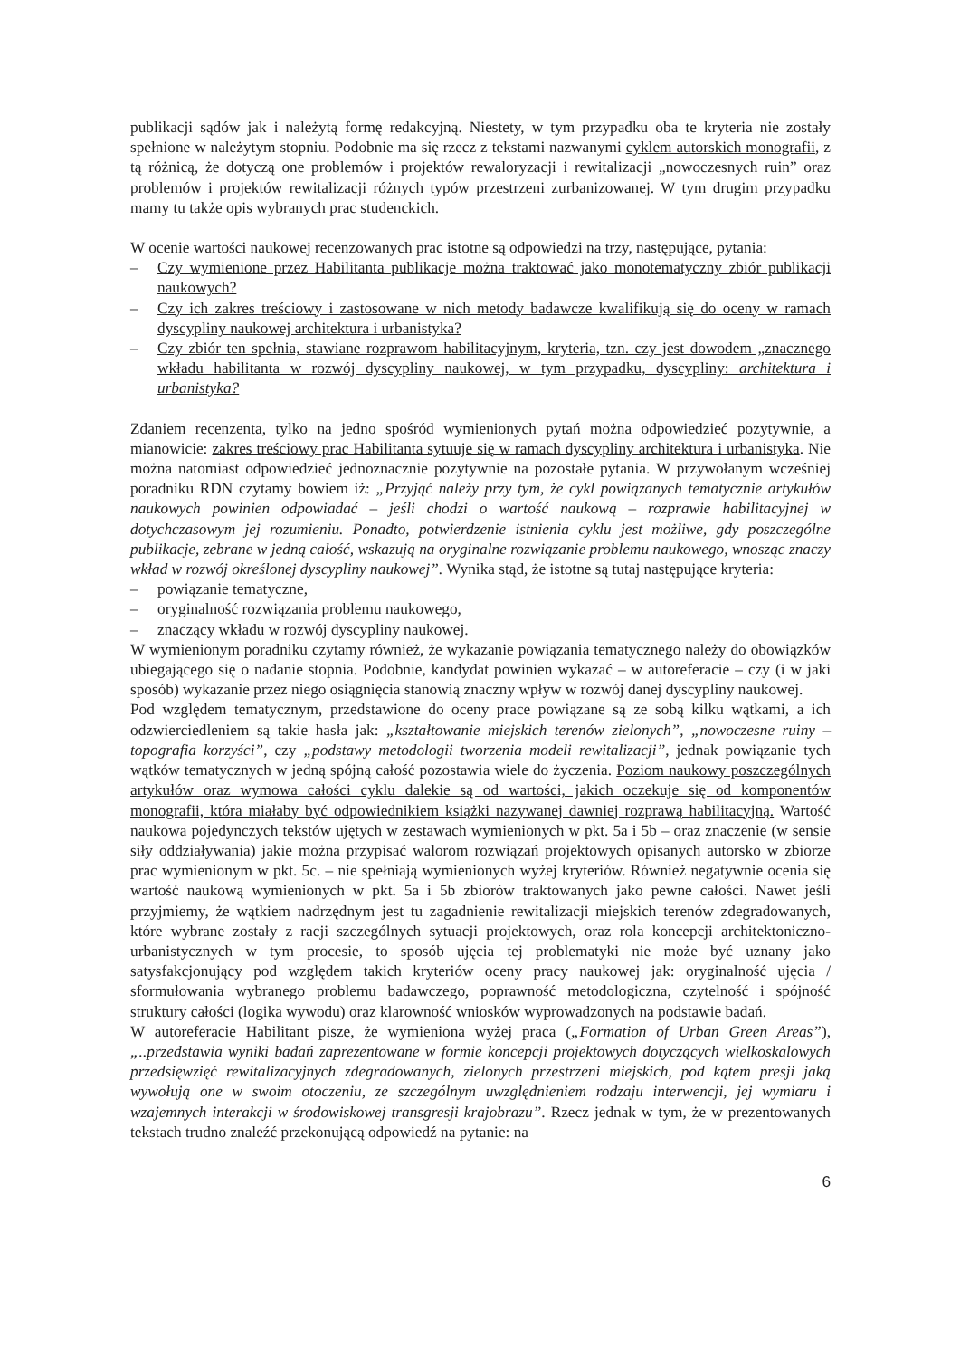publikacji sądów jak i należytą formę redakcyjną. Niestety, w tym przypadku oba te kryteria nie zostały spełnione w należytym stopniu. Podobnie ma się rzecz z tekstami nazwanymi cyklem autorskich monografii, z tą różnicą, że dotyczą one problemów i projektów rewaloryzacji i rewitalizacji „nowoczesnych ruin” oraz problemów i projektów rewitalizacji różnych typów przestrzeni zurbanizowanej. W tym drugim przypadku mamy tu także opis wybranych prac studenckich.
W ocenie wartości naukowej recenzowanych prac istotne są odpowiedzi na trzy, następujące, pytania:
– Czy wymienione przez Habilitanta publikacje można traktować jako monotematyczny zbiór publikacji naukowych?
– Czy ich zakres treściowy i zastosowane w nich metody badawcze kwalifikują się do oceny w ramach dyscypliny naukowej architektura i urbanistyka?
– Czy zbiór ten spełnia, stawiane rozprawom habilitacyjnym, kryteria, tzn. czy jest dowodem „znacznego wkładu habilitanta w rozwój dyscypliny naukowej, w tym przypadku, dyscypliny: architektura i urbanistyka?
Zdaniem recenzenta, tylko na jedno spośród wymienionych pytań można odpowiedzieć pozytywnie, a mianowicie: zakres treściowy prac Habilitanta sytuuje się w ramach dyscypliny architektura i urbanistyka. Nie można natomiast odpowiedzieć jednoznacznie pozytywnie na pozostałe pytania. W przywołanym wcześniej poradniku RDN czytamy bowiem iż: „Przyjąć należy przy tym, że cykl powiązanych tematycznie artykułów naukowych powinien odpowiadać – jeśli chodzi o wartość naukową – rozprawie habilitacyjnej w dotychczasowym jej rozumieniu. Ponadto, potwierdzenie istnienia cyklu jest możliwe, gdy poszczególne publikacje, zebrane w jedną całość, wskazują na oryginalne rozwiązanie problemu naukowego, wnosząc znaczy wkład w rozwój określonej dyscypliny naukowej”. Wynika stąd, że istotne są tutaj następujące kryteria:
– powiązanie tematyczne,
– oryginalność rozwiązania problemu naukowego,
– znaczący wkładu w rozwój dyscypliny naukowej.
W wymienionym poradniku czytamy również, że wykazanie powiązania tematycznego należy do obowiązków ubiegającego się o nadanie stopnia. Podobnie, kandydat powinien wykazać – w autoreferacie – czy (i w jaki sposób) wykazanie przez niego osiągnięcia stanowią znaczny wpływ w rozwój danej dyscypliny naukowej.
Pod względem tematycznym, przedstawione do oceny prace powiązane są ze sobą kilku wątkami, a ich odzwierciedleniem są takie hasła jak: „kształtowanie miejskich terenów zielonych”, „nowoczesne ruiny – topografia korzyści”, czy „podstawy metodologii tworzenia modeli rewitalizacji”, jednak powiązanie tych wątków tematycznych w jedną spójną całość pozostawia wiele do życzenia. Poziom naukowy poszczególnych artykułów oraz wymowa całości cyklu dalekie są od wartości, jakich oczekuje się od komponentów monografii, która miałaby być odpowiednikiem książki nazywanej dawniej rozprawą habilitacyjną. Wartość naukowa pojedynczych tekstów ujętych w zestawach wymienionych w pkt. 5a i 5b – oraz znaczenie (w sensie siły oddziaływania) jakie można przypisać walorom rozwiązań projektowych opisanych autorsko w zbiorze prac wymienionym w pkt. 5c. – nie spełniają wymienionych wyżej kryteriów. Również negatywnie ocenia się wartość naukową wymienionych w pkt. 5a i 5b zbiorów traktowanych jako pewne całości. Nawet jeśli przyjmiemy, że wątkiem nadrzędnym jest tu zagadnienie rewitalizacji miejskich terenów zdegradowanych, które wybrane zostały z racji szczególnych sytuacji projektowych, oraz rola koncepcji architektoniczno-urbanistycznych w tym procesie, to sposób ujęcia tej problematyki nie może być uznany jako satysfakcjonujący pod względem takich kryteriów oceny pracy naukowej jak: oryginalność ujęcia / sformułowania wybranego problemu badawczego, poprawność metodologiczna, czytelność i spójność struktury całości (logika wywodu) oraz klarowność wniosków wyprowadzonych na podstawie badań.
W autoreferacie Habilitant pisze, że wymieniona wyżej praca („Formation of Urban Green Areas”), „..przedstawia wyniki badań zaprezentowane w formie koncepcji projektowych dotyczących wielkoskalowych przedsięwzięć rewitalizacyjnych zdegradowanych, zielonych przestrzeni miejskich, pod kątem presji jaką wywołują one w swoim otoczeniu, ze szczególnym uwzględnieniem rodzaju interwencji, jej wymiaru i wzajemnych interakcji w środowiskowej transgresji krajobrazu”. Rzecz jednak w tym, że w prezentowanych tekstach trudno znaleźć przekonującą odpowiedź na pytanie: na
6